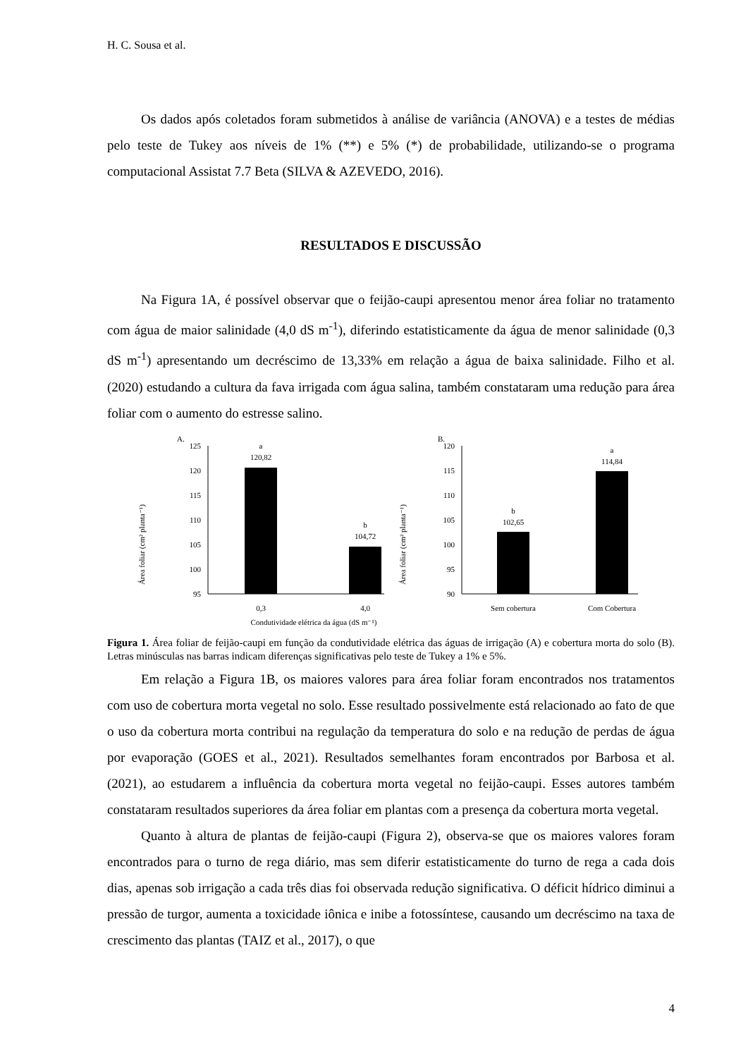H. C. Sousa et al.
Os dados após coletados foram submetidos à análise de variância (ANOVA) e a testes de médias pelo teste de Tukey aos níveis de 1% (**) e 5% (*) de probabilidade, utilizando-se o programa computacional Assistat 7.7 Beta (SILVA & AZEVEDO, 2016).
RESULTADOS E DISCUSSÃO
Na Figura 1A, é possível observar que o feijão-caupi apresentou menor área foliar no tratamento com água de maior salinidade (4,0 dS m<sup>-1</sup>), diferindo estatisticamente da água de menor salinidade (0,3 dS m<sup>-1</sup>) apresentando um decréscimo de 13,33% em relação a água de baixa salinidade. Filho et al. (2020) estudando a cultura da fava irrigada com água salina, também constataram uma redução para área foliar com o aumento do estresse salino.
A.
Área foliar (cm² planta⁻¹)
125
120
115
110
105
100
95
a
120,82
b
104,72
0,3
4,0
Condutividade elétrica da água (dS m⁻¹)
B.
Área foliar (cm² planta⁻¹)
120
115
110
105
100
95
90
b
102,65
a
114,84
Sem cobertura
Com Cobertura
Figura 1. Área foliar de feijão-caupi em função da condutividade elétrica das águas de irrigação (A) e cobertura morta do solo (B). Letras minúsculas nas barras indicam diferenças significativas pelo teste de Tukey a 1% e 5%.
Em relação a Figura 1B, os maiores valores para área foliar foram encontrados nos tratamentos com uso de cobertura morta vegetal no solo. Esse resultado possivelmente está relacionado ao fato de que o uso da cobertura morta contribui na regulação da temperatura do solo e na redução de perdas de água por evaporação (GOES et al., 2021). Resultados semelhantes foram encontrados por Barbosa et al. (2021), ao estudarem a influência da cobertura morta vegetal no feijão-caupi. Esses autores também constataram resultados superiores da área foliar em plantas com a presença da cobertura morta vegetal.
Quanto à altura de plantas de feijão-caupi (Figura 2), observa-se que os maiores valores foram encontrados para o turno de rega diário, mas sem diferir estatisticamente do turno de rega a cada dois dias, apenas sob irrigação a cada três dias foi observada redução significativa. O déficit hídrico diminui a pressão de turgor, aumenta a toxicidade iônica e inibe a fotossíntese, causando um decréscimo na taxa de crescimento das plantas (TAIZ et al., 2017), o que
4